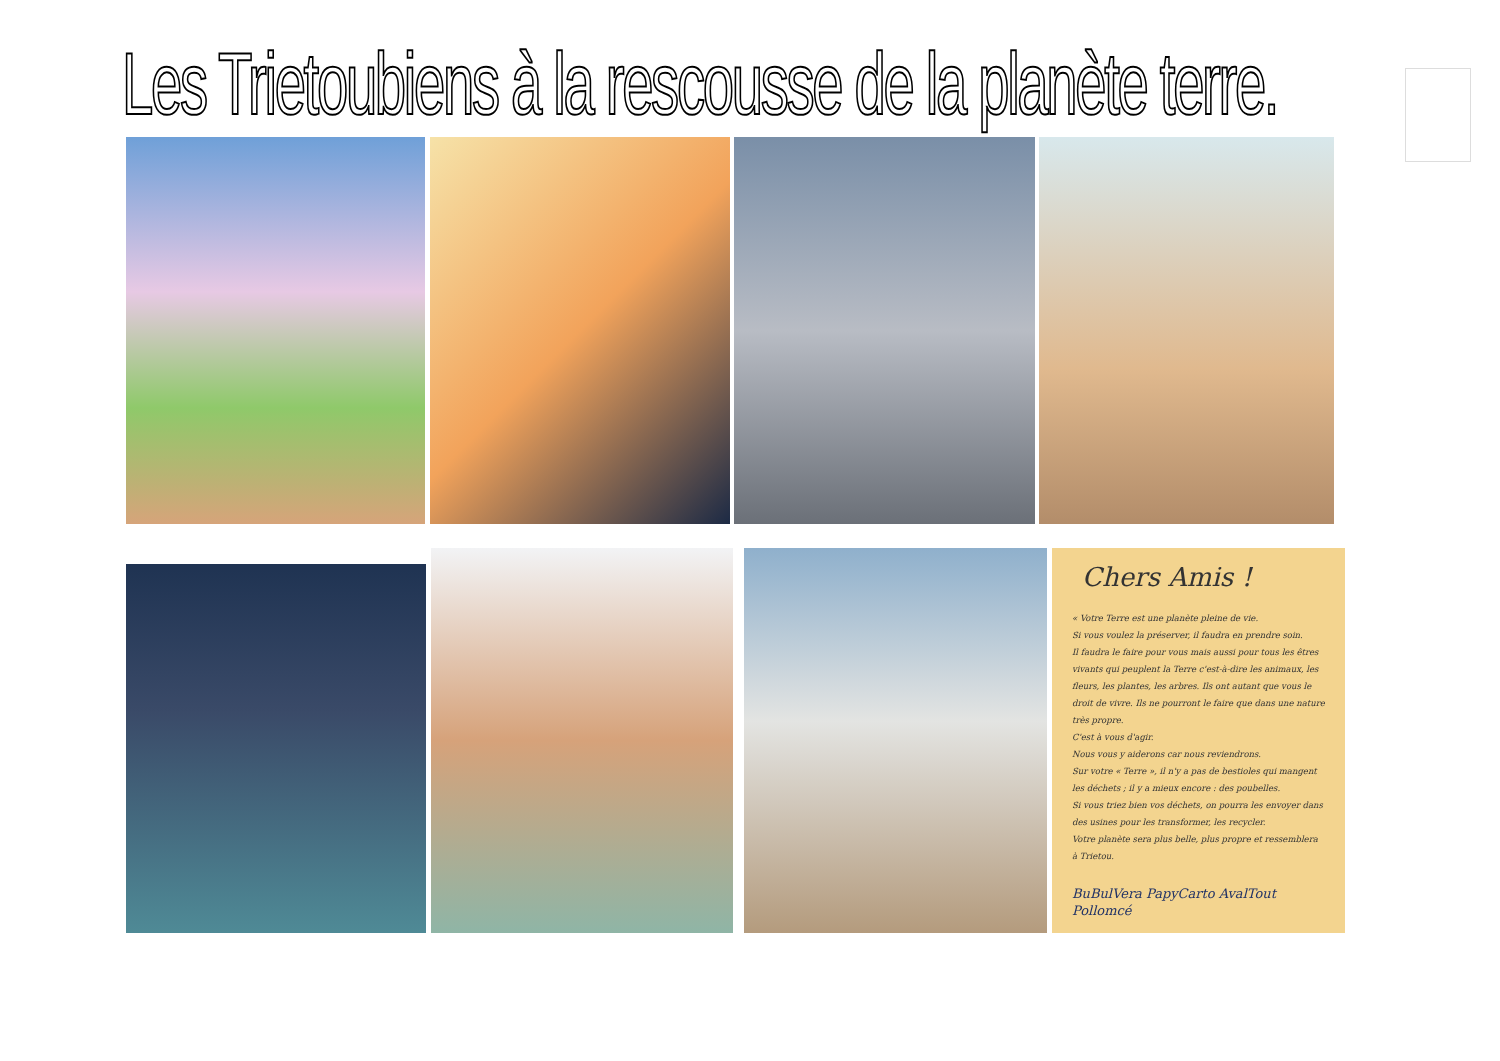Les Trietoubiens à la rescousse de la planète terre.
Chers Amis !
« Votre Terre est une planète pleine de vie.
Si vous voulez la préserver, il faudra en prendre soin.
Il faudra le faire pour vous mais aussi pour tous les êtres vivants qui peuplent la Terre c'est-à-dire les animaux, les fleurs, les plantes, les arbres. Ils ont autant que vous le droit de vivre. Ils ne pourront le faire que dans une nature très propre.
C'est à vous d'agir.
Nous vous y aiderons car nous reviendrons.
Sur votre « Terre », il n'y a pas de bestioles qui mangent les déchets ; il y a mieux encore : des poubelles.
Si vous triez bien vos déchets, on pourra les envoyer dans des usines pour les transformer, les recycler.
Votre planète sera plus belle, plus propre et ressemblera à Trietou.
BuBulVera PapyCarto AvalTout Pollomcé